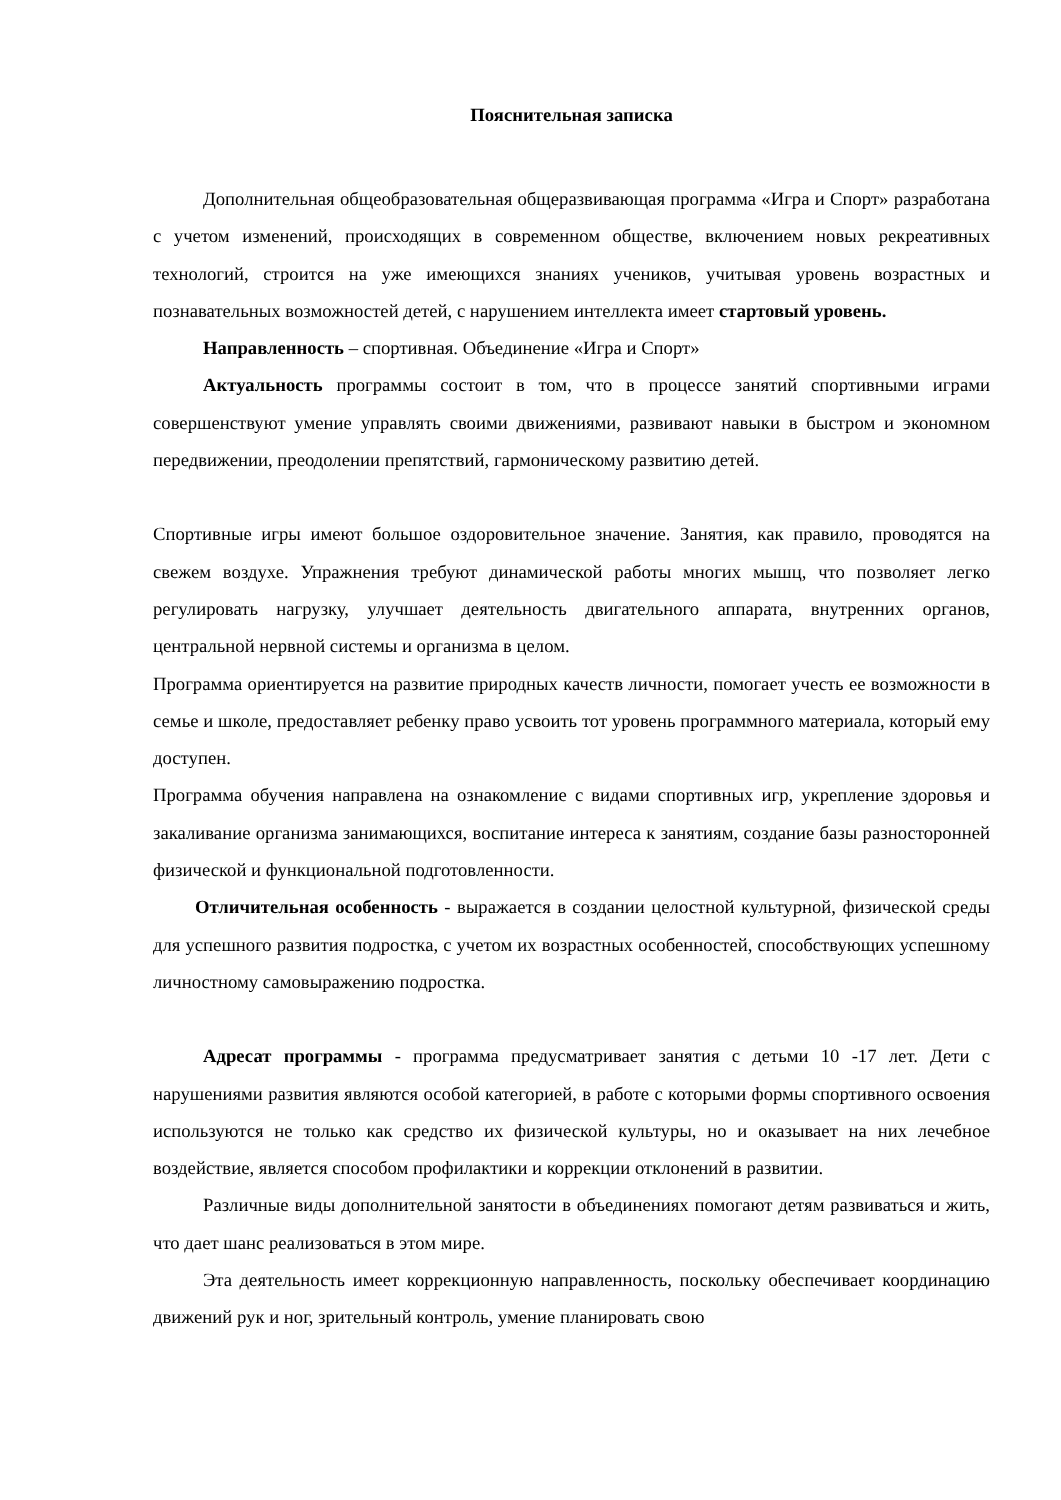Пояснительная записка
Дополнительная общеобразовательная общеразвивающая программа «Игра и Спорт» разработана с учетом изменений, происходящих в современном обществе, включением новых рекреативных технологий, строится на уже имеющихся знаниях учеников, учитывая уровень возрастных и познавательных возможностей детей, с нарушением интеллекта имеет стартовый уровень.
Направленность – спортивная. Объединение «Игра и Спорт»
Актуальность программы состоит в том, что в процессе занятий спортивными играми совершенствуют умение управлять своими движениями, развивают навыки в быстром и экономном передвижении, преодолении препятствий, гармоническому развитию детей.
Спортивные игры имеют большое оздоровительное значение. Занятия, как правило, проводятся на свежем воздухе. Упражнения требуют динамической работы многих мышц, что позволяет легко регулировать нагрузку, улучшает деятельность двигательного аппарата, внутренних органов, центральной нервной системы и организма в целом.
Программа ориентируется на развитие природных качеств личности, помогает учесть ее возможности в семье и школе, предоставляет ребенку право усвоить тот уровень программного материала, который ему доступен.
Программа обучения направлена на ознакомление с видами спортивных игр, укрепление здоровья и закаливание организма занимающихся, воспитание интереса к занятиям, создание базы разносторонней физической и функциональной подготовленности.
Отличительная особенность - выражается в создании целостной культурной, физической среды для успешного развития подростка, с учетом их возрастных особенностей, способствующих успешному личностному самовыражению подростка.
Адресат программы - программа предусматривает занятия с детьми 10 -17 лет. Дети с нарушениями развития являются особой категорией, в работе с которыми формы спортивного освоения используются не только как средство их физической культуры, но и оказывает на них лечебное воздействие, является способом профилактики и коррекции отклонений в развитии.
Различные виды дополнительной занятости в объединениях помогают детям развиваться и жить, что дает шанс реализоваться в этом мире.
Эта деятельность имеет коррекционную направленность, поскольку обеспечивает координацию движений рук и ног, зрительный контроль, умение планировать свою